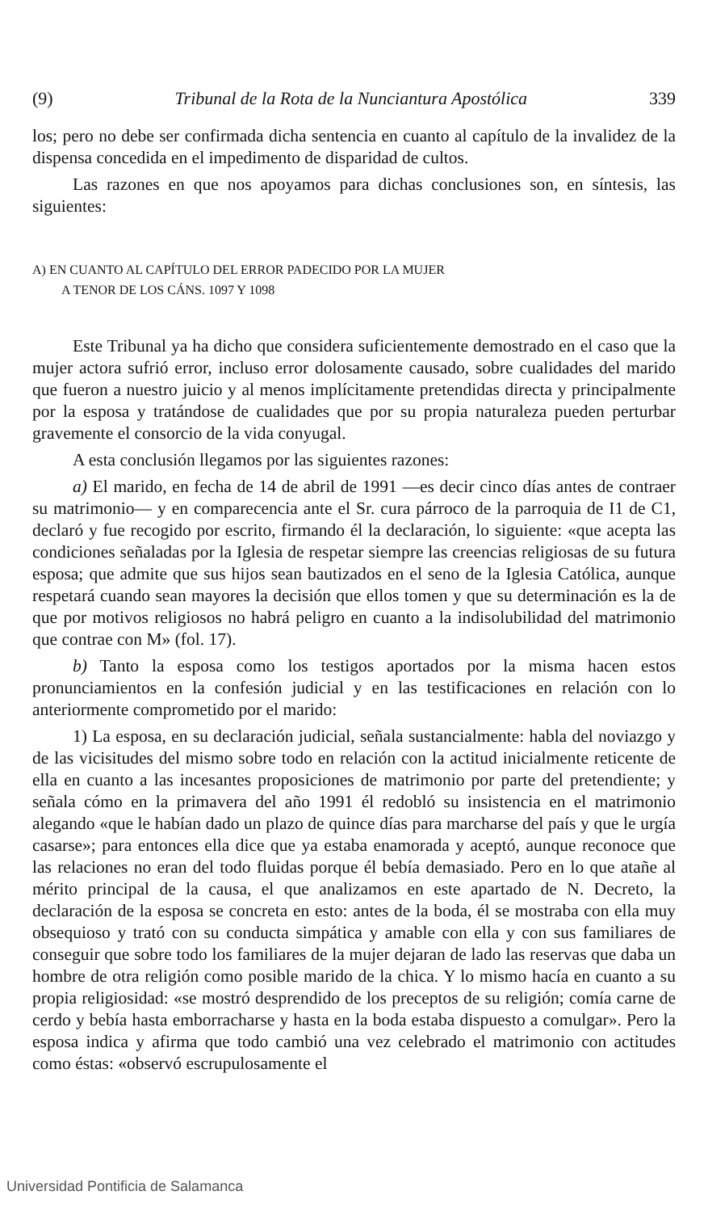(9) Tribunal de la Rota de la Nunciantura Apostólica 339
los; pero no debe ser confirmada dicha sentencia en cuanto al capítulo de la invalidez de la dispensa concedida en el impedimento de disparidad de cultos.
Las razones en que nos apoyamos para dichas conclusiones son, en síntesis, las siguientes:
A) EN CUANTO AL CAPÍTULO DEL ERROR PADECIDO POR LA MUJER
A TENOR DE LOS CÁNS. 1097 Y 1098
Este Tribunal ya ha dicho que considera suficientemente demostrado en el caso que la mujer actora sufrió error, incluso error dolosamente causado, sobre cualidades del marido que fueron a nuestro juicio y al menos implícitamente pretendidas directa y principalmente por la esposa y tratándose de cualidades que por su propia naturaleza pueden perturbar gravemente el consorcio de la vida conyugal.
A esta conclusión llegamos por las siguientes razones:
a) El marido, en fecha de 14 de abril de 1991 —es decir cinco días antes de contraer su matrimonio— y en comparecencia ante el Sr. cura párroco de la parroquia de I1 de C1, declaró y fue recogido por escrito, firmando él la declaración, lo siguiente: «que acepta las condiciones señaladas por la Iglesia de respetar siempre las creencias religiosas de su futura esposa; que admite que sus hijos sean bautizados en el seno de la Iglesia Católica, aunque respetará cuando sean mayores la decisión que ellos tomen y que su determinación es la de que por motivos religiosos no habrá peligro en cuanto a la indisolubilidad del matrimonio que contrae con M» (fol. 17).
b) Tanto la esposa como los testigos aportados por la misma hacen estos pronunciamientos en la confesión judicial y en las testificaciones en relación con lo anteriormente comprometido por el marido:
1) La esposa, en su declaración judicial, señala sustancialmente: habla del noviazgo y de las vicisitudes del mismo sobre todo en relación con la actitud inicialmente reticente de ella en cuanto a las incesantes proposiciones de matrimonio por parte del pretendiente; y señala cómo en la primavera del año 1991 él redobló su insistencia en el matrimonio alegando «que le habían dado un plazo de quince días para marcharse del país y que le urgía casarse»; para entonces ella dice que ya estaba enamorada y aceptó, aunque reconoce que las relaciones no eran del todo fluidas porque él bebía demasiado. Pero en lo que atañe al mérito principal de la causa, el que analizamos en este apartado de N. Decreto, la declaración de la esposa se concreta en esto: antes de la boda, él se mostraba con ella muy obsequioso y trató con su conducta simpática y amable con ella y con sus familiares de conseguir que sobre todo los familiares de la mujer dejaran de lado las reservas que daba un hombre de otra religión como posible marido de la chica. Y lo mismo hacía en cuanto a su propia religiosidad: «se mostró desprendido de los preceptos de su religión; comía carne de cerdo y bebía hasta emborracharse y hasta en la boda estaba dispuesto a comulgar». Pero la esposa indica y afirma que todo cambió una vez celebrado el matrimonio con actitudes como éstas: «observó escrupulosamente el
Universidad Pontificia de Salamanca